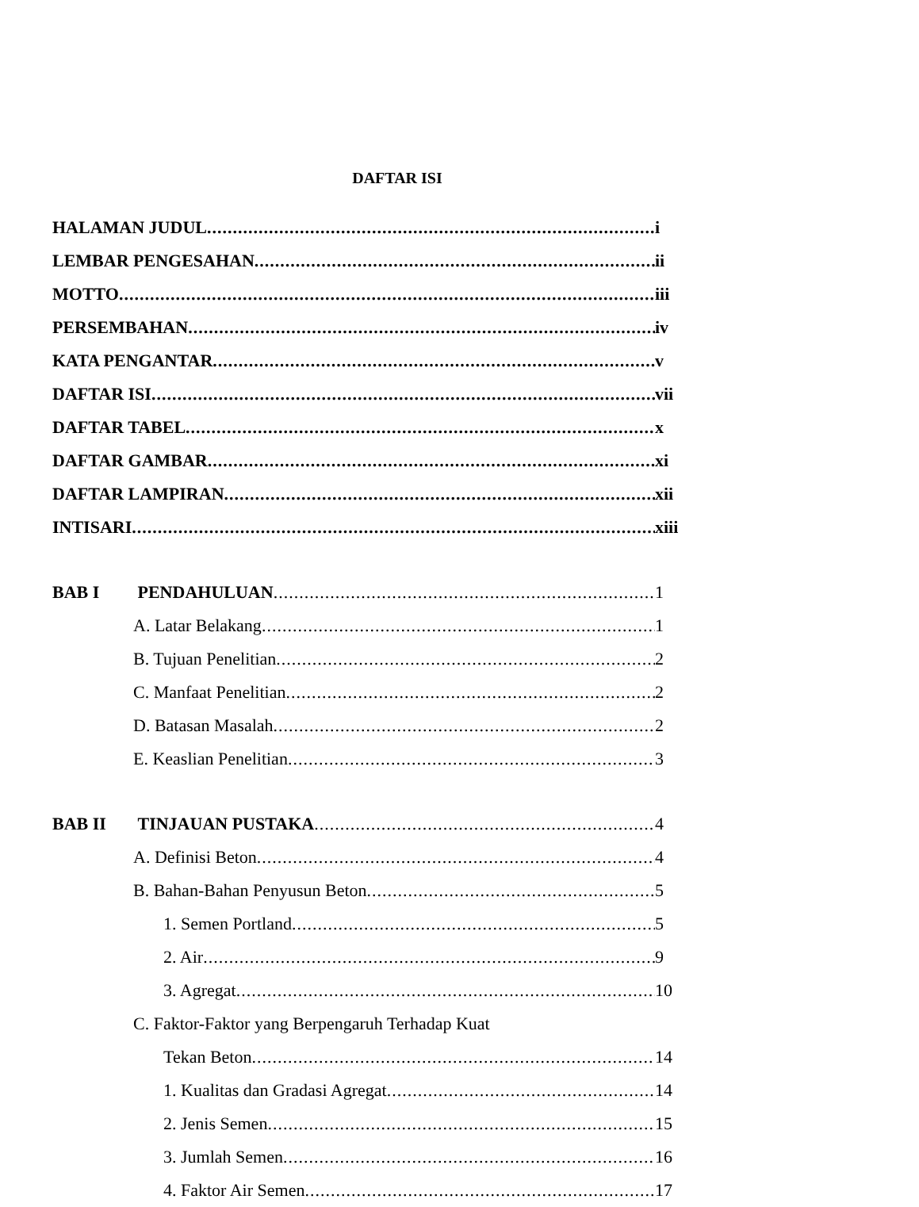DAFTAR ISI
HALAMAN JUDUL i
LEMBAR PENGESAHAN ii
MOTTO iii
PERSEMBAHAN iv
KATA PENGANTAR v
DAFTAR ISI vii
DAFTAR TABEL x
DAFTAR GAMBAR xi
DAFTAR LAMPIRAN xii
INTISARI xiii
BAB I PENDAHULUAN 1
A. Latar Belakang 1
B. Tujuan Penelitian 2
C. Manfaat Penelitian 2
D. Batasan Masalah 2
E. Keaslian Penelitian 3
BAB II TINJAUAN PUSTAKA 4
A. Definisi Beton 4
B. Bahan-Bahan Penyusun Beton 5
1. Semen Portland 5
2. Air 9
3. Agregat 10
C. Faktor-Faktor yang Berpengaruh Terhadap Kuat
Tekan Beton 14
1. Kualitas dan Gradasi Agregat 14
2. Jenis Semen 15
3. Jumlah Semen 16
4. Faktor Air Semen 17